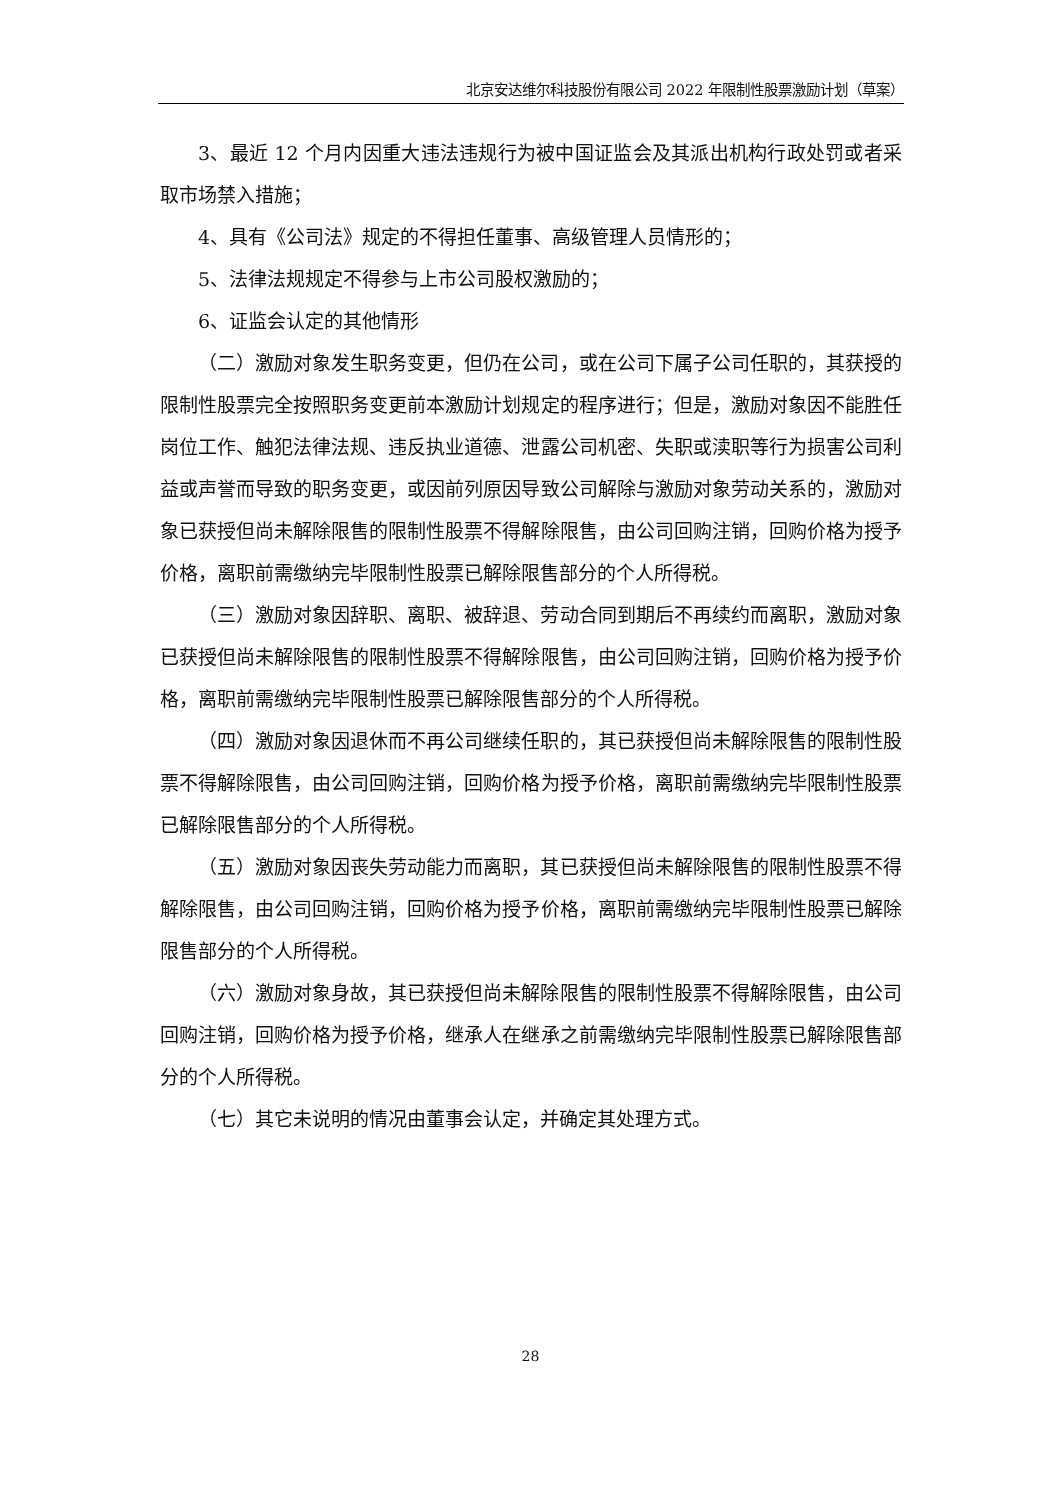北京安达维尔科技股份有限公司 2022 年限制性股票激励计划（草案）
3、最近 12 个月内因重大违法违规行为被中国证监会及其派出机构行政处罚或者采取市场禁入措施；
4、具有《公司法》规定的不得担任董事、高级管理人员情形的；
5、法律法规规定不得参与上市公司股权激励的；
6、证监会认定的其他情形
（二）激励对象发生职务变更，但仍在公司，或在公司下属子公司任职的，其获授的限制性股票完全按照职务变更前本激励计划规定的程序进行；但是，激励对象因不能胜任岗位工作、触犯法律法规、违反执业道德、泄露公司机密、失职或渎职等行为损害公司利益或声誉而导致的职务变更，或因前列原因导致公司解除与激励对象劳动关系的，激励对象已获授但尚未解除限售的限制性股票不得解除限售，由公司回购注销，回购价格为授予价格，离职前需缴纳完毕限制性股票已解除限售部分的个人所得税。
（三）激励对象因辞职、离职、被辞退、劳动合同到期后不再续约而离职，激励对象已获授但尚未解除限售的限制性股票不得解除限售，由公司回购注销，回购价格为授予价格，离职前需缴纳完毕限制性股票已解除限售部分的个人所得税。
（四）激励对象因退休而不再公司继续任职的，其已获授但尚未解除限售的限制性股票不得解除限售，由公司回购注销，回购价格为授予价格，离职前需缴纳完毕限制性股票已解除限售部分的个人所得税。
（五）激励对象因丧失劳动能力而离职，其已获授但尚未解除限售的限制性股票不得解除限售，由公司回购注销，回购价格为授予价格，离职前需缴纳完毕限制性股票已解除限售部分的个人所得税。
（六）激励对象身故，其已获授但尚未解除限售的限制性股票不得解除限售，由公司回购注销，回购价格为授予价格，继承人在继承之前需缴纳完毕限制性股票已解除限售部分的个人所得税。
（七）其它未说明的情况由董事会认定，并确定其处理方式。
28